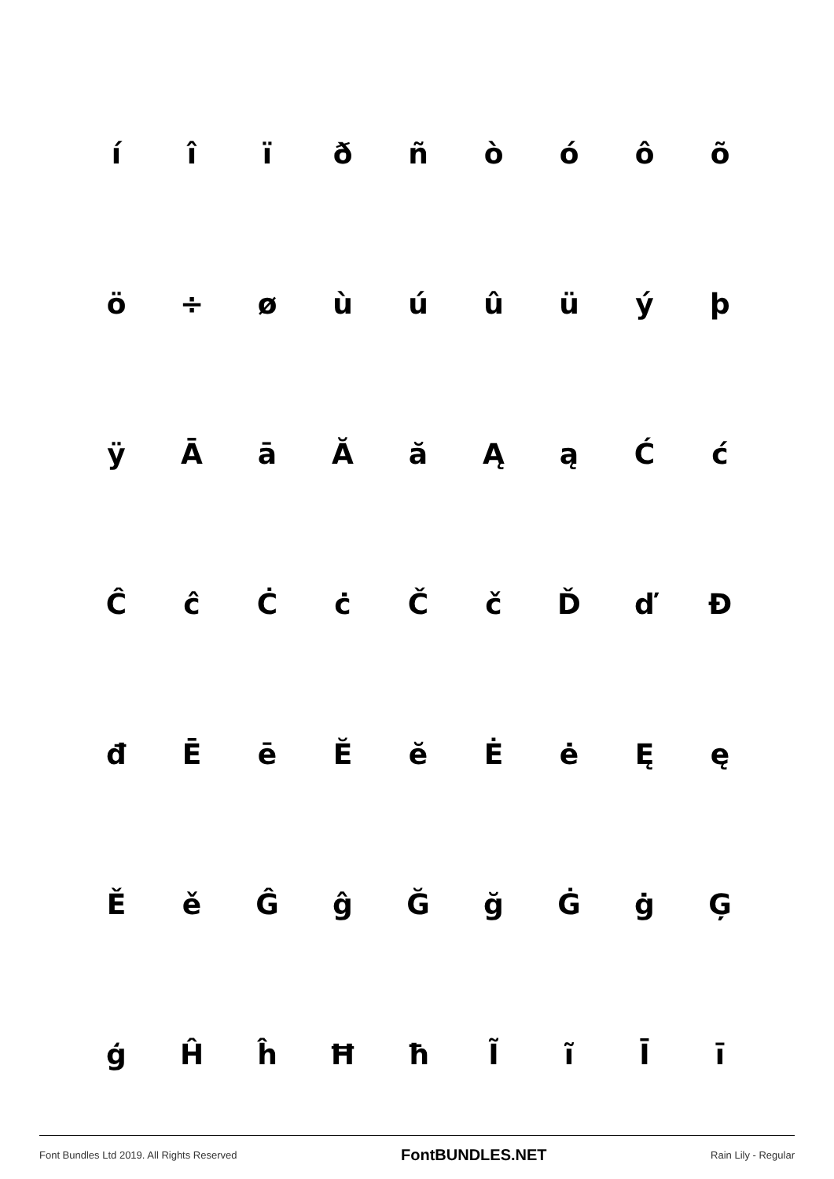| í | î | ï | ð | ñ | ò | ó | ô | õ |
| ö | ÷ | ø | ù | ú | û | ü | ý | þ |
| ÿ | Ā | ā | Ă | ă | Ą | ą | Ć | ć |
| Ĉ | ĉ | Ċ | ċ | Č | č | Ď | ď | Đ |
| đ | Ē | ē | Ĕ | ĕ | Ė | ė | Ę | ę |
| Ě | ě | Ĝ | ĝ | Ğ | ğ | Ġ | ġ | Ģ |
| ģ | Ĥ | ĥ | Ħ | ħ | Ĩ | ĩ | Ī | ī |
Font Bundles Ltd 2019. All Rights Reserved FontBUNDLES.NET Rain Lily - Regular